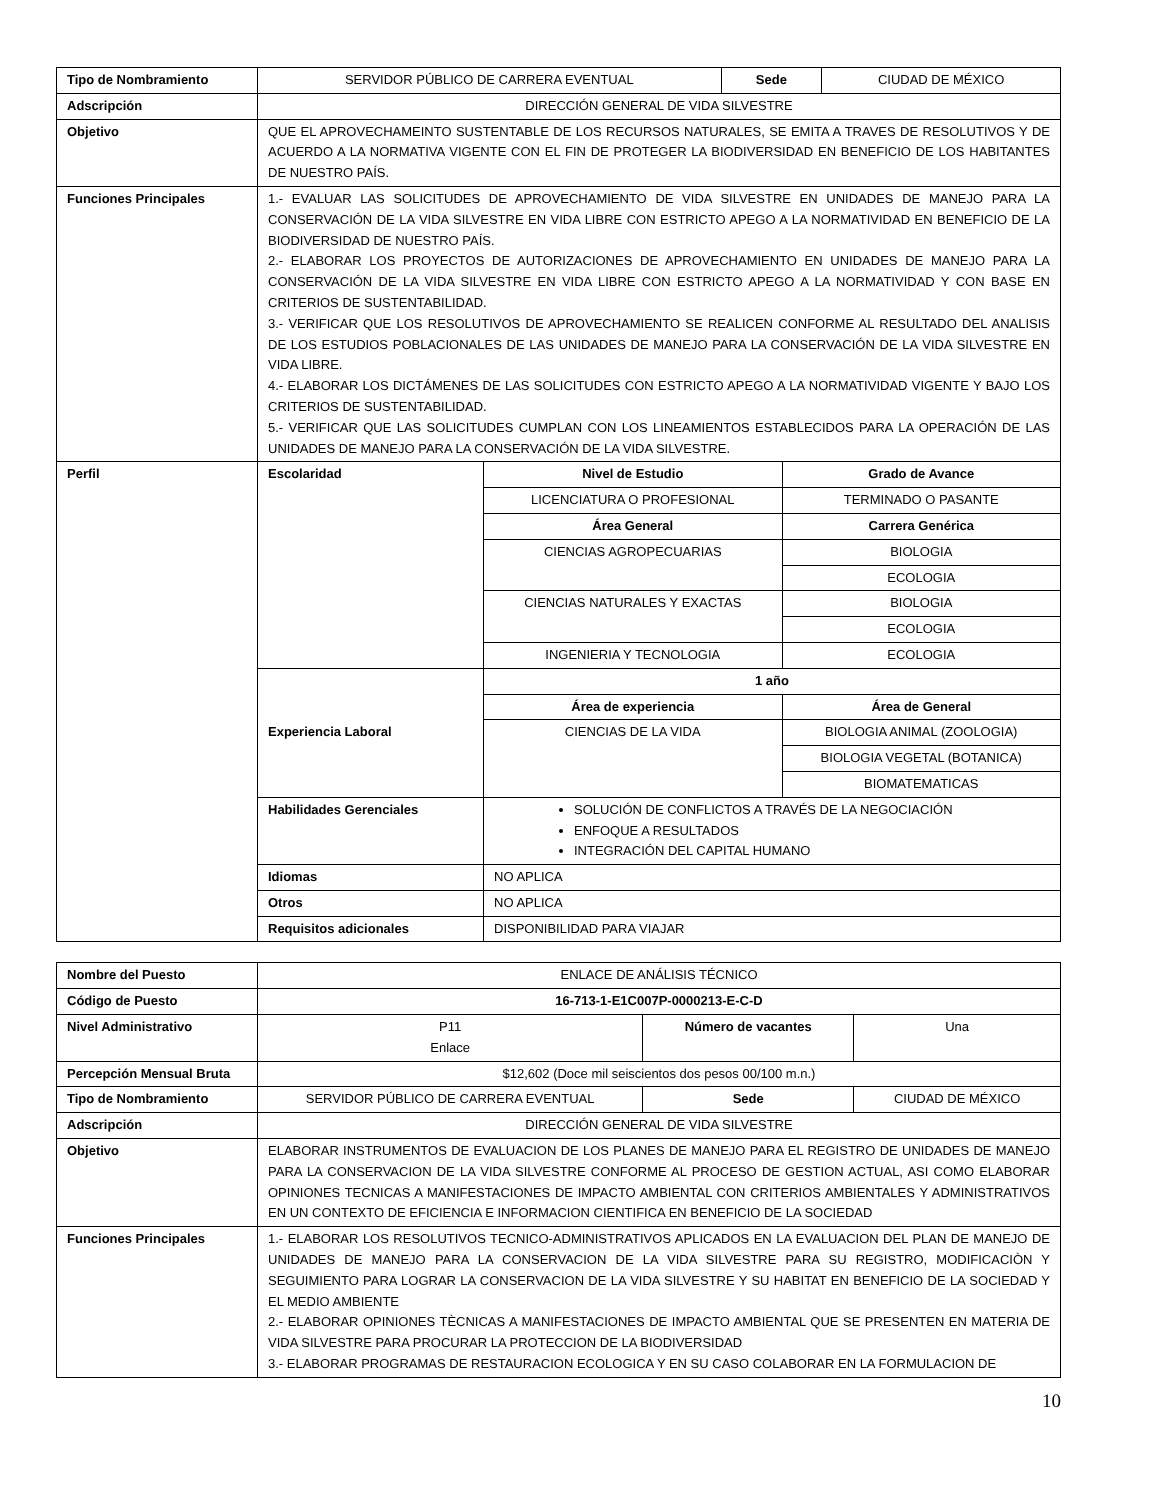| Tipo de Nombramiento | SERVIDOR PÚBLICO DE CARRERA EVENTUAL | Sede | CIUDAD DE MÉXICO |
| Adscripción | DIRECCIÓN GENERAL DE VIDA SILVESTRE | | |
| Objetivo | QUE EL APROVECHAMEINTO SUSTENTABLE DE LOS RECURSOS NATURALES, SE EMITA A TRAVES DE RESOLUTIVOS Y DE ACUERDO A LA NORMATIVA VIGENTE CON EL FIN DE PROTEGER LA BIODIVERSIDAD EN BENEFICIO DE LOS HABITANTES DE NUESTRO PAÍS. | | |
| Funciones Principales | 1.- EVALUAR LAS SOLICITUDES DE APROVECHAMIENTO DE VIDA SILVESTRE EN UNIDADES DE MANEJO PARA LA CONSERVACIÓN DE LA VIDA SILVESTRE EN VIDA LIBRE CON ESTRICTO APEGO A LA NORMATIVIDAD EN BENEFICIO DE LA BIODIVERSIDAD DE NUESTRO PAÍS. 2.- ELABORAR LOS PROYECTOS DE AUTORIZACIONES DE APROVECHAMIENTO EN UNIDADES DE MANEJO PARA LA CONSERVACIÓN DE LA VIDA SILVESTRE EN VIDA LIBRE CON ESTRICTO APEGO A LA NORMATIVIDAD Y CON BASE EN CRITERIOS DE SUSTENTABILIDAD. 3.- VERIFICAR QUE LOS RESOLUTIVOS DE APROVECHAMIENTO SE REALICEN CONFORME AL RESULTADO DEL ANALISIS DE LOS ESTUDIOS POBLACIONALES DE LAS UNIDADES DE MANEJO PARA LA CONSERVACIÓN DE LA VIDA SILVESTRE EN VIDA LIBRE. 4.- ELABORAR LOS DICTÁMENES DE LAS SOLICITUDES CON ESTRICTO APEGO A LA NORMATIVIDAD VIGENTE Y BAJO LOS CRITERIOS DE SUSTENTABILIDAD. 5.- VERIFICAR QUE LAS SOLICITUDES CUMPLAN CON LOS LINEAMIENTOS ESTABLECIDOS PARA LA OPERACIÓN DE LAS UNIDADES DE MANEJO PARA LA CONSERVACIÓN DE LA VIDA SILVESTRE. | | |
| Perfil | / Escolaridad / Nivel de Estudio / Grado de Avance / / / LICENCIATURA O PROFESIONAL / TERMINADO O PASANTE / / / Área General / Carrera Genérica / / / CIENCIAS AGROPECUARIAS / BIOLOGIA / / / / ECOLOGIA / / / CIENCIAS NATURALES Y EXACTAS / BIOLOGIA / / / / ECOLOGIA / / / INGENIERIA Y TECNOLOGIA / ECOLOGIA / / Experiencia Laboral / 1 año / / / / Área de experiencia / Área de General / / / CIENCIAS DE LA VIDA / BIOLOGIA ANIMAL (ZOOLOGIA) / / / / BIOLOGIA VEGETAL (BOTANICA) / / / / BIOMATEMATICAS / / Habilidades Gerenciales / SOLUCIÓN DE CONFLICTOS A TRAVÉS DE LA NEGOCIACIÓN ENFOQUE A RESULTADOS INTEGRACIÓN DEL CAPITAL HUMANO / / / Idiomas / NO APLICA / / / Otros / NO APLICA / / / Requisitos adicionales / DISPONIBILIDAD PARA VIAJAR / / | | |
| Nombre del Puesto | ENLACE DE ANÁLISIS TÉCNICO | | |
| Código de Puesto | 16-713-1-E1C007P-0000213-E-C-D | | |
| Nivel Administrativo | P11 Enlace | Número de vacantes | Una |
| Percepción Mensual Bruta | $12,602 (Doce mil seiscientos dos pesos 00/100 m.n.) | | |
| Tipo de Nombramiento | SERVIDOR PÚBLICO DE CARRERA EVENTUAL | Sede | CIUDAD DE MÉXICO |
| Adscripción | DIRECCIÓN GENERAL DE VIDA SILVESTRE | | |
| Objetivo | ELABORAR INSTRUMENTOS DE EVALUACION DE LOS PLANES DE MANEJO PARA EL REGISTRO DE UNIDADES DE MANEJO PARA LA CONSERVACION DE LA VIDA SILVESTRE CONFORME AL PROCESO DE GESTION ACTUAL, ASI COMO ELABORAR OPINIONES TECNICAS A MANIFESTACIONES DE IMPACTO AMBIENTAL CON CRITERIOS AMBIENTALES Y ADMINISTRATIVOS EN UN CONTEXTO DE EFICIENCIA E INFORMACION CIENTIFICA EN BENEFICIO DE LA SOCIEDAD | | |
| Funciones Principales | 1.- ELABORAR LOS RESOLUTIVOS TECNICO-ADMINISTRATIVOS APLICADOS EN LA EVALUACION DEL PLAN DE MANEJO DE UNIDADES DE MANEJO PARA LA CONSERVACION DE LA VIDA SILVESTRE PARA SU REGISTRO, MODIFICACIÒN Y SEGUIMIENTO PARA LOGRAR LA CONSERVACION DE LA VIDA SILVESTRE Y SU HABITAT EN BENEFICIO DE LA SOCIEDAD Y EL MEDIO AMBIENTE 2.- ELABORAR OPINIONES TÈCNICAS A MANIFESTACIONES DE IMPACTO AMBIENTAL QUE SE PRESENTEN EN MATERIA DE VIDA SILVESTRE PARA PROCURAR LA PROTECCION DE LA BIODIVERSIDAD 3.- ELABORAR PROGRAMAS DE RESTAURACION ECOLOGICA Y EN SU CASO COLABORAR EN LA FORMULACION DE | | |
10